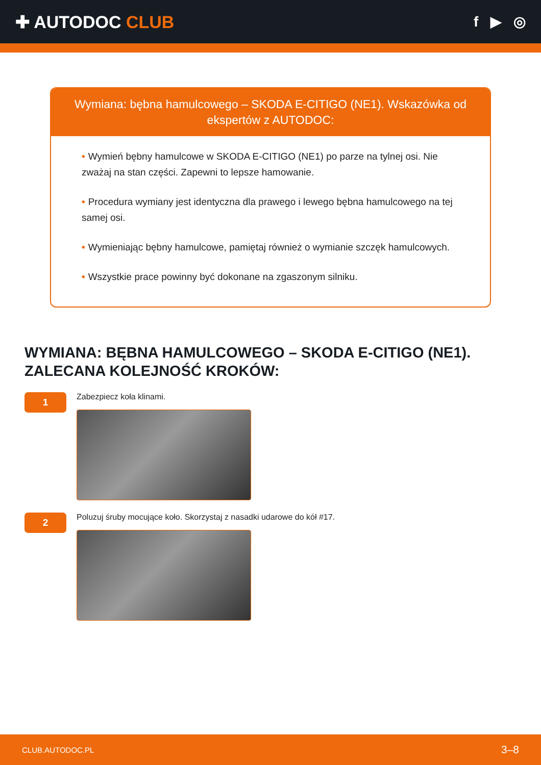✚ AUTODOC CLUB
f ▶ ◎
Wymiana: bębna hamulcowego – SKODA E-CITIGO (NE1). Wskazówka od ekspertów z AUTODOC:
• Wymień bębny hamulcowe w SKODA E-CITIGO (NE1) po parze na tylnej osi. Nie zważaj na stan części. Zapewni to lepsze hamowanie.
• Procedura wymiany jest identyczna dla prawego i lewego bębna hamulcowego na tej samej osi.
• Wymieniając bębny hamulcowe, pamiętaj również o wymianie szczęk hamulcowych.
• Wszystkie prace powinny być dokonane na zgaszonym silniku.
WYMIANA: BĘBNA HAMULCOWEGO – SKODA E-CITIGO (NE1). ZALECANA KOLEJNOŚĆ KROKÓW:
1
Zabezpiecz koła klinami.
2
Poluzuj śruby mocujące koło. Skorzystaj z nasadki udarowe do kół #17.
CLUB.AUTODOC.PL 3–8